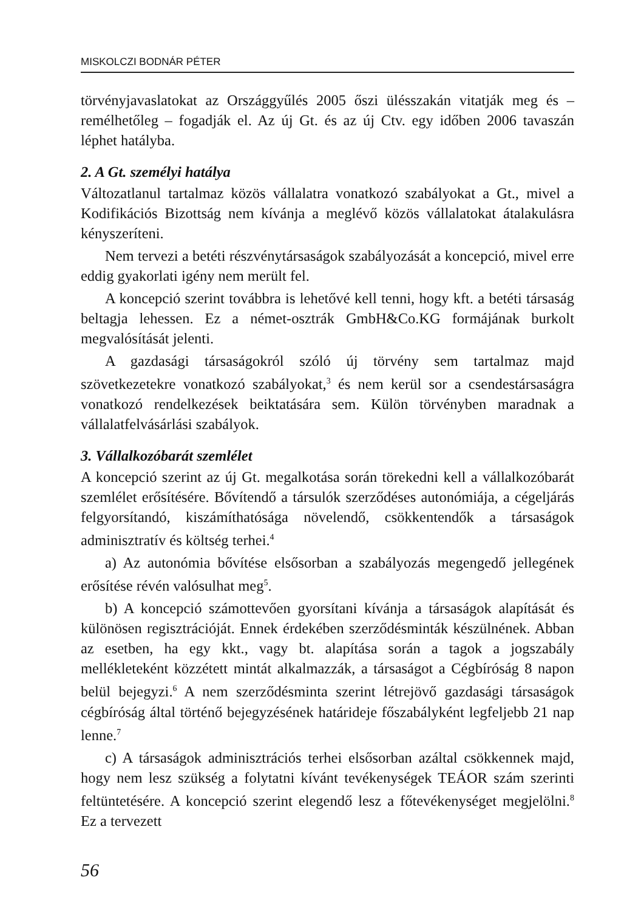MISKOLCZI BODNÁR PÉTER
törvényjavaslatokat az Országgyűlés 2005 őszi ülésszakán vitatják meg és – remélhetőleg – fogadják el. Az új Gt. és az új Ctv. egy időben 2006 tavaszán léphet hatályba.
2. A Gt. személyi hatálya
Változatlanul tartalmaz közös vállalatra vonatkozó szabályokat a Gt., mivel a Kodifikációs Bizottság nem kívánja a meglévő közös vállalatokat átalakulásra kényszeríteni.
Nem tervezi a betéti részvénytársaságok szabályozását a koncepció, mivel erre eddig gyakorlati igény nem merült fel.
A koncepció szerint továbbra is lehetővé kell tenni, hogy kft. a betéti társaság beltagja lehessen. Ez a német-osztrák GmbH&Co.KG formájának burkolt megvalósítását jelenti.
A gazdasági társaságokról szóló új törvény sem tartalmaz majd szövetkezetekre vonatkozó szabályokat,<sup>3</sup> és nem kerül sor a csendestársaságra vonatkozó rendelkezések beiktatására sem. Külön törvényben maradnak a vállalatfelvásárlási szabályok.
3. Vállalkozóbarát szemlélet
A koncepció szerint az új Gt. megalkotása során törekedni kell a vállalkozóbarát szemlélet erősítésére. Bővítendő a társulók szerződéses autonómiája, a cégeljárás felgyorsítandó, kiszámíthatósága növelendő, csökkentendők a társaságok adminisztratív és költség terhei.<sup>4</sup>
a) Az autonómia bővítése elsősorban a szabályozás megengedő jellegének erősítése révén valósulhat meg<sup>5</sup>.
b) A koncepció számottevően gyorsítani kívánja a társaságok alapítását és különösen regisztrációját. Ennek érdekében szerződésminták készülnének. Abban az esetben, ha egy kkt., vagy bt. alapítása során a tagok a jogszabály mellékleteként közzétett mintát alkalmazzák, a társaságot a Cégbíróság 8 napon belül bejegyzi.<sup>6</sup> A nem szerződésminta szerint létrejövő gazdasági társaságok cégbíróság által történő bejegyzésének határideje főszabályként legfeljebb 21 nap lenne.<sup>7</sup>
c) A társaságok adminisztrációs terhei elsősorban azáltal csökkennek majd, hogy nem lesz szükség a folytatni kívánt tevékenységek TEÁOR szám szerinti feltüntetésére. A koncepció szerint elegendő lesz a főtevékenységet megjelölni.<sup>8</sup> Ez a tervezett
56